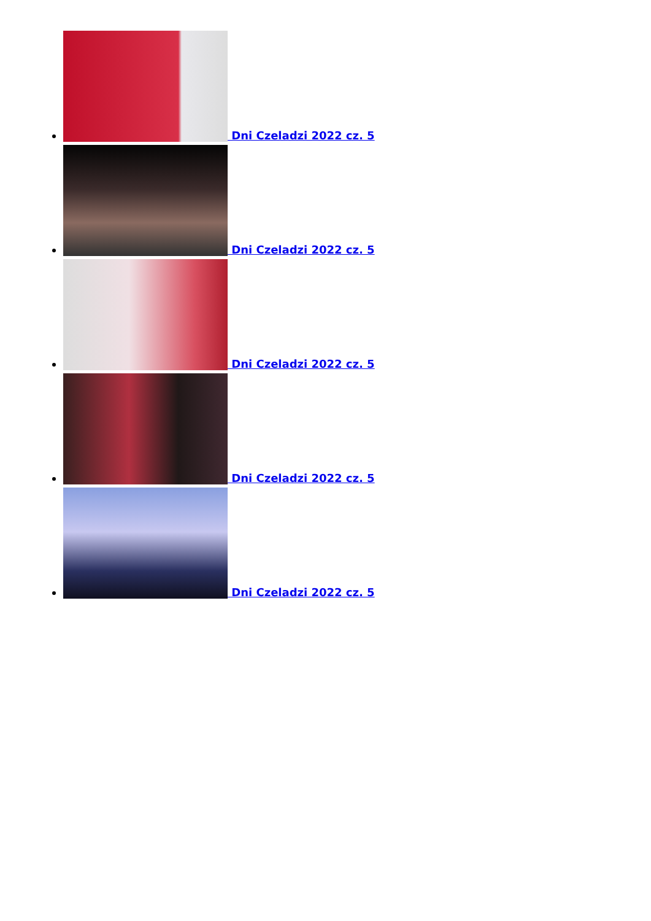Dni Czeladzi 2022 cz. 5
Dni Czeladzi 2022 cz. 5
Dni Czeladzi 2022 cz. 5
Dni Czeladzi 2022 cz. 5
Dni Czeladzi 2022 cz. 5